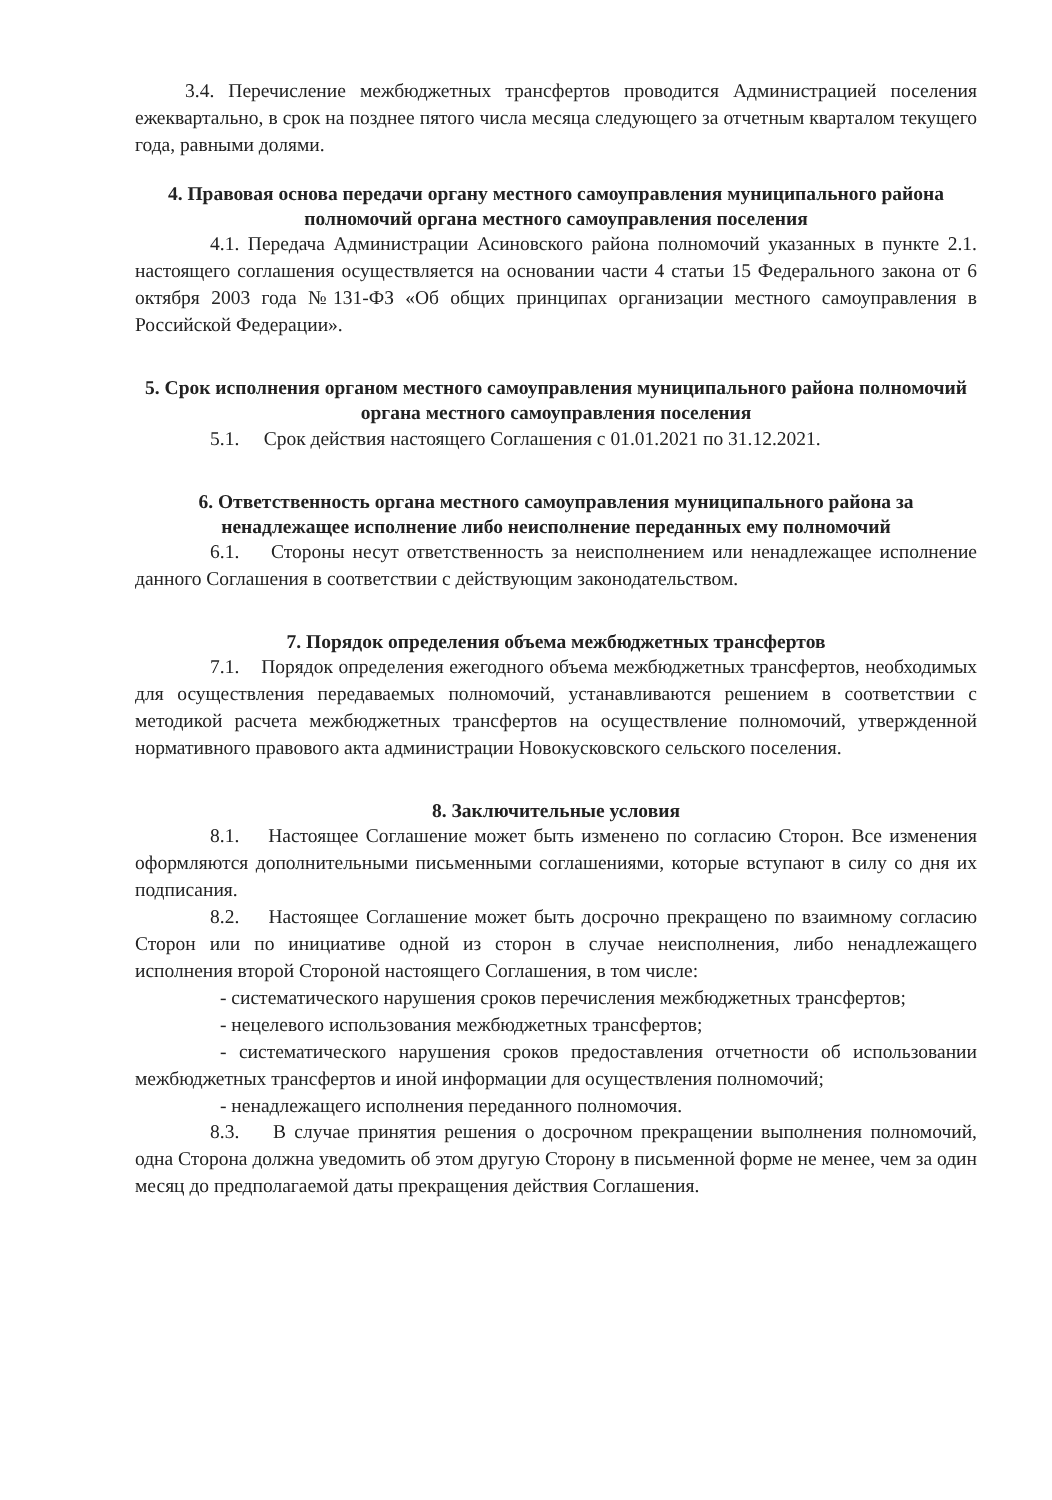3.4. Перечисление межбюджетных трансфертов проводится Администрацией поселения ежеквартально, в срок на позднее пятого числа месяца следующего за отчетным кварталом текущего года, равными долями.
4. Правовая основа передачи органу местного самоуправления муниципального района полномочий органа местного самоуправления поселения
4.1. Передача Администрации Асиновского района полномочий указанных в пункте 2.1. настоящего соглашения осуществляется на основании части 4 статьи 15 Федерального закона от 6 октября 2003 года №131-ФЗ «Об общих принципах организации местного самоуправления в Российской Федерации».
5. Срок исполнения органом местного самоуправления муниципального района полномочий органа местного самоуправления поселения
5.1. Срок действия настоящего Соглашения с 01.01.2021 по 31.12.2021.
6. Ответственность органа местного самоуправления муниципального района за ненадлежащее исполнение либо неисполнение переданных ему полномочий
6.1. Стороны несут ответственность за неисполнением или ненадлежащее исполнение данного Соглашения в соответствии с действующим законодательством.
7. Порядок определения объема межбюджетных трансфертов
7.1. Порядок определения ежегодного объема межбюджетных трансфертов, необходимых для осуществления передаваемых полномочий, устанавливаются решением в соответствии с методикой расчета межбюджетных трансфертов на осуществление полномочий, утвержденной нормативного правового акта администрации Новокусковского сельского поселения.
8. Заключительные условия
8.1. Настоящее Соглашение может быть изменено по согласию Сторон. Все изменения оформляются дополнительными письменными соглашениями, которые вступают в силу со дня их подписания.
8.2. Настоящее Соглашение может быть досрочно прекращено по взаимному согласию Сторон или по инициативе одной из сторон в случае неисполнения, либо ненадлежащего исполнения второй Стороной настоящего Соглашения, в том числе:
- систематического нарушения сроков перечисления межбюджетных трансфертов;
- нецелевого использования межбюджетных трансфертов;
- систематического нарушения сроков предоставления отчетности об использовании межбюджетных трансфертов и иной информации для осуществления полномочий;
- ненадлежащего исполнения переданного полномочия.
8.3. В случае принятия решения о досрочном прекращении выполнения полномочий, одна Сторона должна уведомить об этом другую Сторону в письменной форме не менее, чем за один месяц до предполагаемой даты прекращения действия Соглашения.